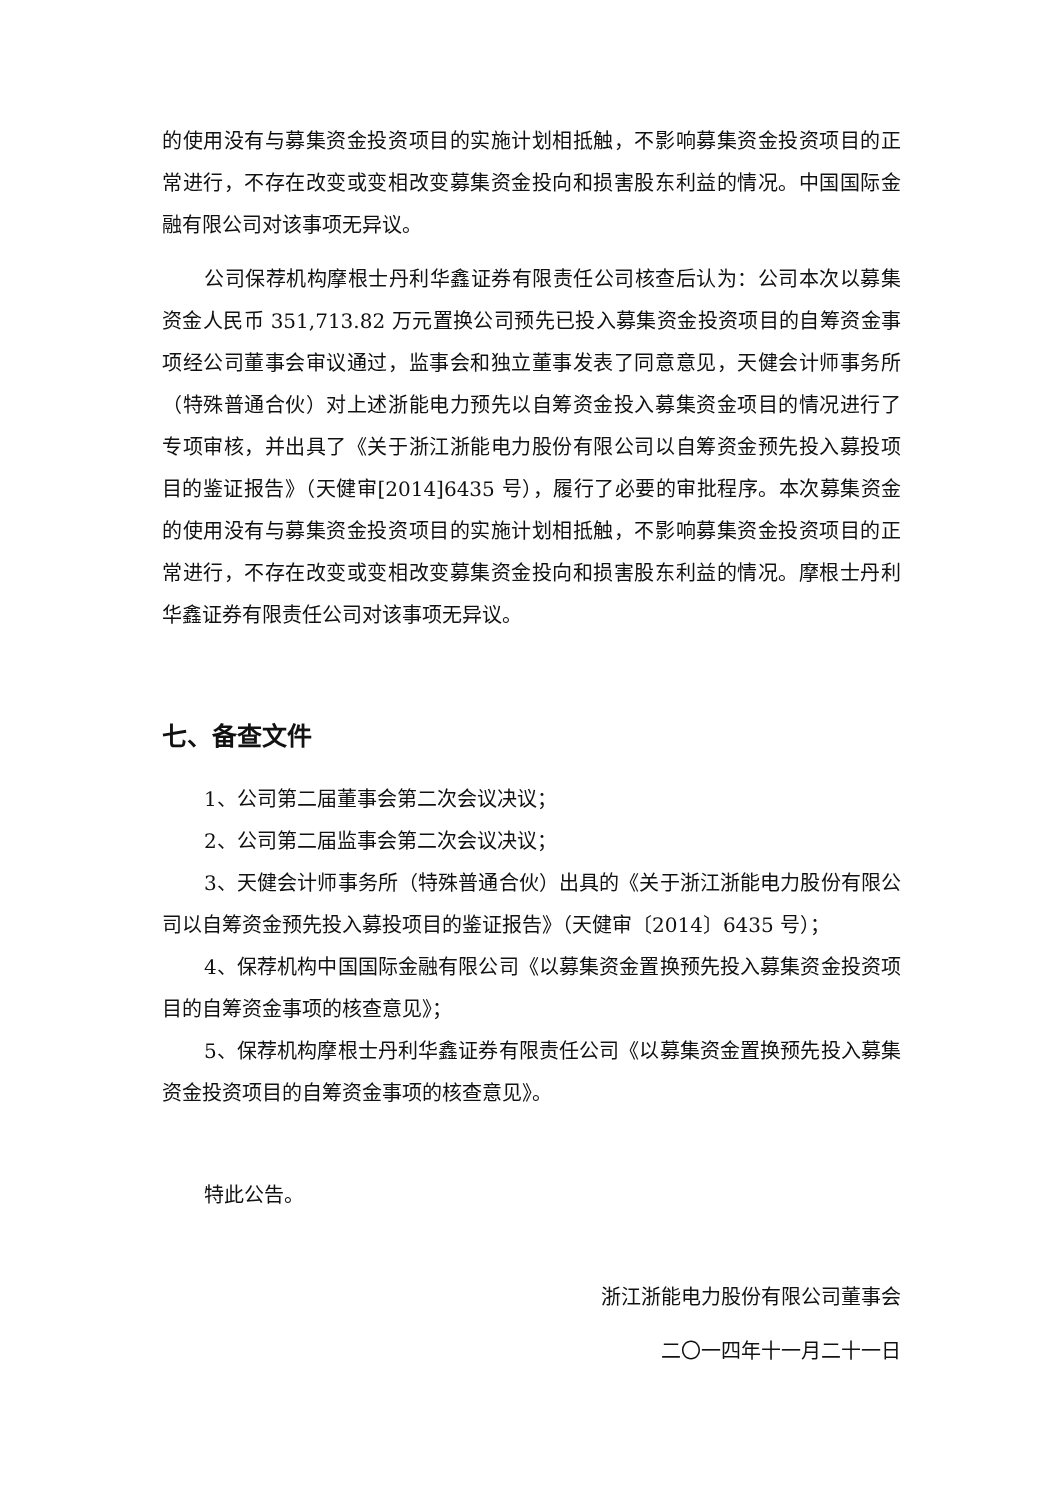的使用没有与募集资金投资项目的实施计划相抵触，不影响募集资金投资项目的正常进行，不存在改变或变相改变募集资金投向和损害股东利益的情况。中国国际金融有限公司对该事项无异议。
公司保荐机构摩根士丹利华鑫证券有限责任公司核查后认为：公司本次以募集资金人民币 351,713.82 万元置换公司预先已投入募集资金投资项目的自筹资金事项经公司董事会审议通过，监事会和独立董事发表了同意意见，天健会计师事务所（特殊普通合伙）对上述浙能电力预先以自筹资金投入募集资金项目的情况进行了专项审核，并出具了《关于浙江浙能电力股份有限公司以自筹资金预先投入募投项目的鉴证报告》（天健审[2014]6435 号），履行了必要的审批程序。本次募集资金的使用没有与募集资金投资项目的实施计划相抵触，不影响募集资金投资项目的正常进行，不存在改变或变相改变募集资金投向和损害股东利益的情况。摩根士丹利华鑫证券有限责任公司对该事项无异议。
七、备查文件
1、公司第二届董事会第二次会议决议；
2、公司第二届监事会第二次会议决议；
3、天健会计师事务所（特殊普通合伙）出具的《关于浙江浙能电力股份有限公司以自筹资金预先投入募投项目的鉴证报告》（天健审〔2014〕6435 号）；
4、保荐机构中国国际金融有限公司《以募集资金置换预先投入募集资金投资项目的自筹资金事项的核查意见》；
5、保荐机构摩根士丹利华鑫证券有限责任公司《以募集资金置换预先投入募集资金投资项目的自筹资金事项的核查意见》。
特此公告。
浙江浙能电力股份有限公司董事会
二〇一四年十一月二十一日